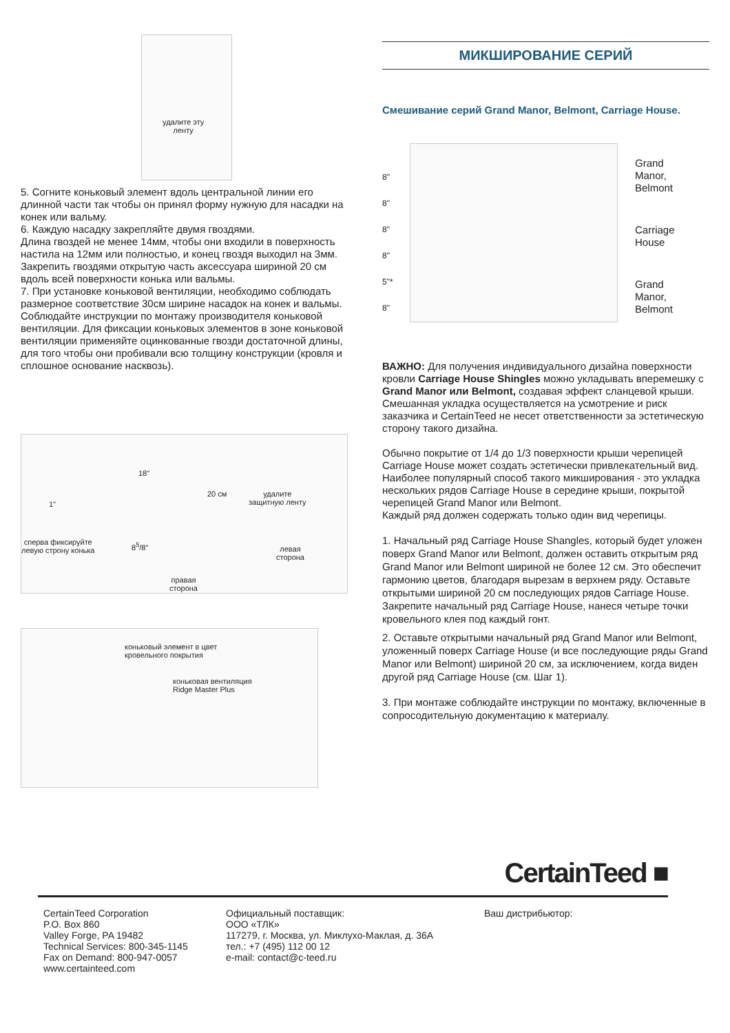удалите эту
ленту
5. Согните коньковый элемент вдоль центральной линии его длинной части так чтобы он принял форму нужную для насадки на конек или вальму.
6. Каждую насадку закрепляйте двумя гвоздями.
Длина гвоздей не менее 14мм, чтобы они входили в поверхность настила на 12мм или полностью, и конец гвоздя выходил на 3мм. Закрепить гвоздями открытую часть аксессуара шириной 20 см вдоль всей поверхности конька или вальмы.
7. При установке коньковой вентиляции, необходимо соблюдать размерное соответствие 30см ширине насадок на конек и вальмы. Соблюдайте инструкции по монтажу производителя коньковой вентиляции. Для фиксации коньковых элементов в зоне коньковой вентиляции применяйте оцинкованные гвозди достаточной длины, для того чтобы они пробивали всю толщину конструкции (кровля и сплошное основание насквозь).
18"
20 см
1"
удалите
защитную ленту
сперва фиксируйте
левую строну конька
8<sup>5</sup>/8"
левая
сторона
правая
сторона
коньковый элемент в цвет
кровельного покрытия
коньковая вентиляция
Ridge Master Plus
МИКШИРОВАНИЕ СЕРИЙ
Смешивание серий Grand Manor, Belmont, Carriage House.
8"
8"
8"
8"
5"*
8"
Grand
Manor,
Belmont
Carriage
House
Grand
Manor,
Belmont
ВАЖНО: Для получения индивидуального дизайна поверхности кровли Carriage House Shingles можно укладывать вперемешку с Grand Manor или Belmont, создавая эффект сланцевой крыши.
Смешанная укладка осуществляется на усмотрение и риск заказчика и CertainTeed не несет ответственности за эстетическую сторону такого дизайна.
Обычно покрытие от 1/4 до 1/3 поверхности крыши черепицей Carriage House может создать эстетически привлекательный вид.
Наиболее популярный способ такого микширования - это укладка нескольких рядов Carriage House в середине крыши, покрытой черепицей Grand Manor или Belmont.
Каждый ряд должен содержать только один вид черепицы.
1. Начальный ряд Carriage House Shangles, который будет уложен поверх Grand Manor или Belmont, должен оставить открытым ряд Grand Manor или Belmont шириной не более 12 см. Это обеспечит гармонию цветов, благодаря вырезам в верхнем ряду. Оставьте открытыми шириной 20 см последующих рядов Carriage House. Закрепите начальный ряд Carriage House, нанеся четыре точки кровельного клея под каждый гонт.
2. Оставьте открытыми начальный ряд Grand Manor или Belmont, уложенный поверх Carriage House (и все последующие ряды Grand Manor или Belmont) шириной 20 см, за исключением, когда виден другой ряд Carriage House (см. Шаг 1).
3. При монтаже соблюдайте инструкции по монтажу, включенные в сопросодительную документацию к материалу.
CertainTeed ■
CertainTeed Corporation
P.O. Box 860
Valley Forge, PA 19482
Technical Services: 800-345-1145
Fax on Demand: 800-947-0057
www.certainteed.com
Официальный поставщик:
ООО «ТЛК»
117279, г. Москва, ул. Миклухо-Маклая, д. 36А
тел.: +7 (495) 112 00 12
e-mail: contact@c-teed.ru
Ваш дистрибьютор: